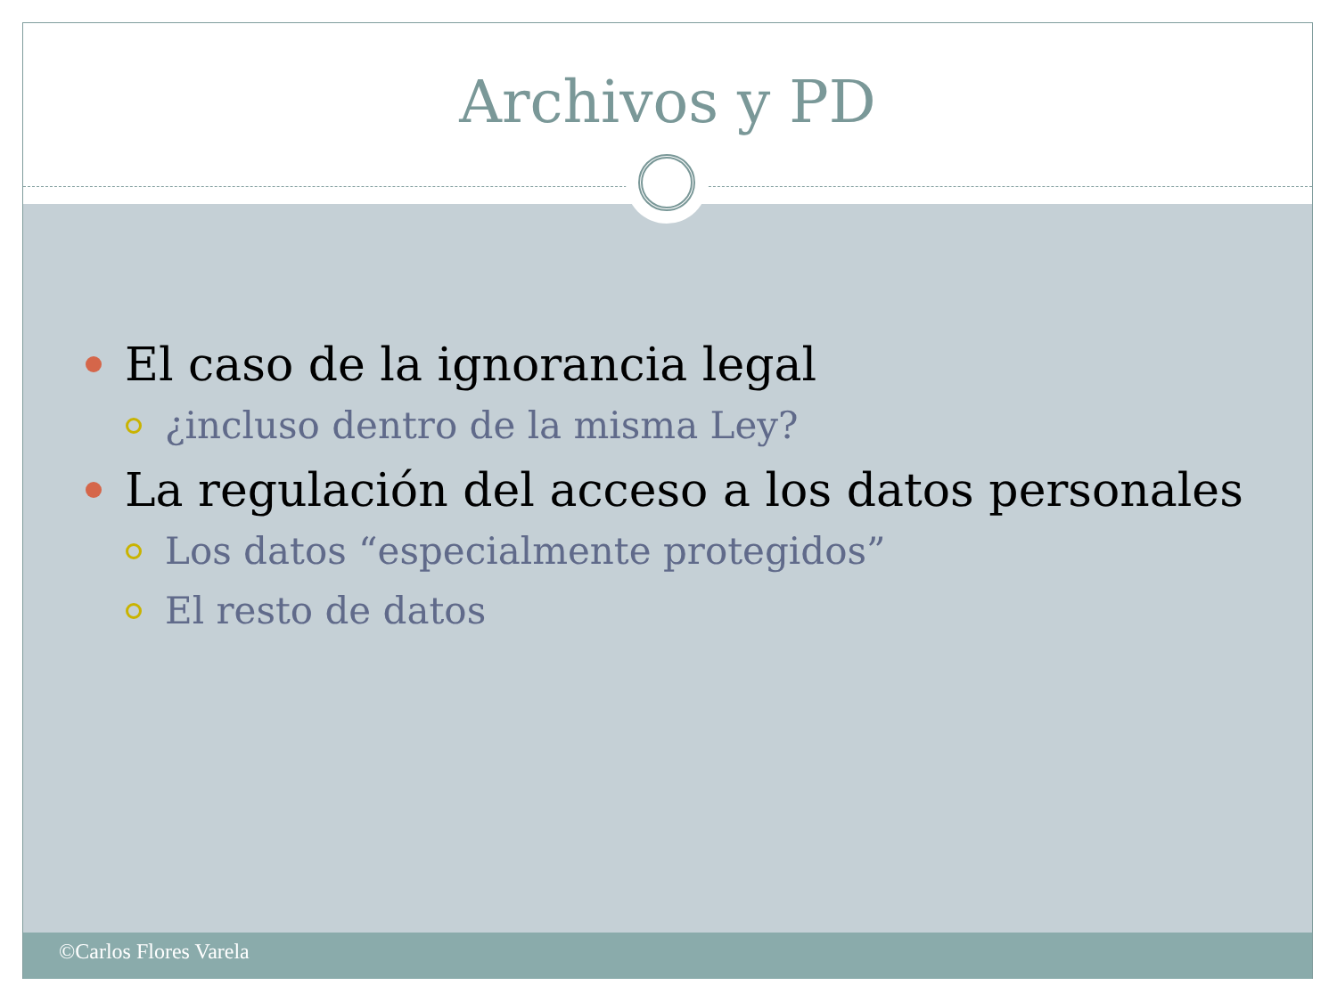Archivos y PD
El caso de la ignorancia legal
¿incluso dentro de la misma Ley?
La regulación del acceso a los datos personales
Los datos “especialmente protegidos”
El resto de datos
©Carlos Flores Varela